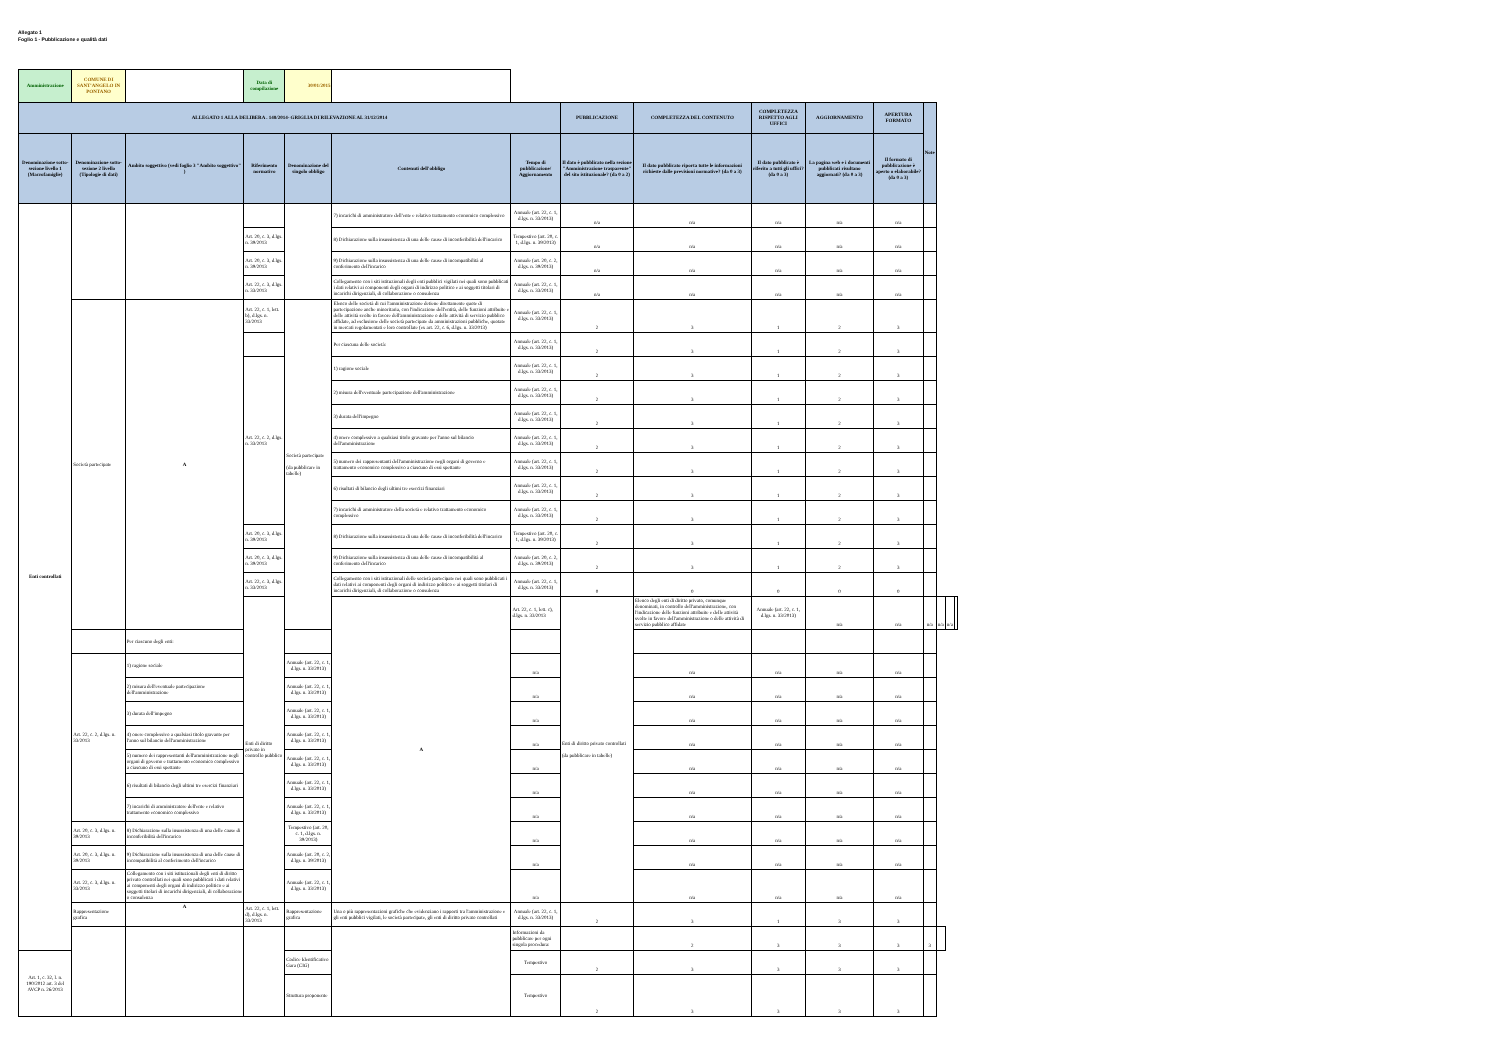Allegato 1
Foglio 1 - Pubblicazione e qualità dati
| Amministrazione | COMUNE DI SANT'ANGELO IN PONTANO | | Data di compilazione | 30/01/2015 | | | | | | | | | | | |
| ALLEGATO 1 ALLA DELIBERA . 148/2014- GRIGLIA DI RILEVAZIONE AL 31/12/2014 | | | | | | | PUBBLICAZIONE | COMPLETEZZA DEL CONTENUTO | COMPLETEZZA RISPETTO AGLI UFFICI | AGGIORNAMENTO | APERTURA FORMATO | Note | | | |
| Denominazione sotto-sezione livello 1 (Macrofamiglie) | Denominazione sotto-sezione 2 livello (Tipologie di dati) | Ambito soggettivo (vedi foglio 3 "Ambito soggettivo" ) | Riferimento normativo | Denominazione del singolo obbligo | Contenuti dell'obbligo | Tempo di pubblicazione/ Aggiornamento | Il dato è pubblicato nella sezione "Amministrazione trasparente" del sito istituzionale? (da 0 a 2) | Il dato pubblicato riporta tutte le informazioni richieste dalle previsioni normative? (da 0 a 3) | Il dato pubblicato è riferito a tutti gli uffici? (da 0 a 3) | La pagina web e i documenti pubblicati risultano aggiornati? (da 0 a 3) | Il formato di pubblicazione è aperto o elaborabile? (da 0 a 3) | | | | |
| Enti controllati | | | | | 7) incarichi di amministratore dell'ente e relativo trattamento economico complessivo | Annuale (art. 22, c. 1, d.lgs. n. 33/2013) | n/a | n/a | n/a | n/a | n/a | | | | |
| | | | Art. 20, c. 3, d.lgs. n. 39/2013 | | 8) Dichiarazione sulla insussistenza di una delle cause di inconferibilità dell'incarico | Tempestivo (art. 20, c. 1, d.lgs. n. 39/2013) | n/a | n/a | n/a | n/a | n/a | | | | |
| | | | Art. 20, c. 3, d.lgs. n. 39/2013 | | 9) Dichiarazione sulla insussistenza di una delle cause di incompatibilità al conferimento dell'incarico | Annuale (art. 20, c. 2, d.lgs. n. 39/2013) | n/a | n/a | n/a | n/a | n/a | | | | |
| | | | Art. 22, c. 3, d.lgs. n. 33/2013 | | Collegamento con i siti istituzionali degli enti pubblici vigilati nei quali sono pubblicati i dati relativi ai componenti degli organi di indirizzo politico e ai soggetti titolari di incarichi dirigenziali, di collaborazione o consulenza | Annuale (art. 22, c. 1, d.lgs. n. 33/2013) | n/a | n/a | n/a | n/a | n/a | | | | |
| | Società partecipate | A | Art. 22, c. 1, lett. b), d.lgs. n. 33/2013 | Società partecipate (da pubblicare in tabelle) | Elenco delle società di cui l'amministrazione detiene direttamente quote di partecipazione anche minoritaria, con l'indicazione dell'entità, delle funzioni attribuite e delle attività svolte in favore dell'amministrazione o delle attività di servizio pubblico affidate, ad esclusione delle società partecipate da amministrazioni pubbliche, quotate in mercati regolamentati e loro controllate (ex art. 22, c. 6, d.lgs. n. 33/2013) | Annuale (art. 22, c. 1, d.lgs. n. 33/2013) | 2 | 3 | 1 | 2 | 3 | | | | |
| | | | | | Per ciascuna delle società: | Annuale (art. 22, c. 1, d.lgs. n. 33/2013) | 2 | 3 | 1 | 2 | 3 | | | | |
| | | | Art. 22, c. 2, d.lgs. n. 33/2013 | | 1) ragione sociale | Annuale (art. 22, c. 1, d.lgs. n. 33/2013) | 2 | 3 | 1 | 2 | 3 | | | | |
| | | | | | 2) misura dell'eventuale partecipazione dell'amministrazione | Annuale (art. 22, c. 1, d.lgs. n. 33/2013) | 2 | 3 | 1 | 2 | 3 | | | | |
| | | | | | 3) durata dell'impegno | Annuale (art. 22, c. 1, d.lgs. n. 33/2013) | 2 | 3 | 1 | 2 | 3 | | | | |
| | | | | | 4) onere complessivo a qualsiasi titolo gravante per l'anno sul bilancio dell'amministrazione | Annuale (art. 22, c. 1, d.lgs. n. 33/2013) | 2 | 3 | 1 | 2 | 3 | | | | |
| | | | | | 5) numero dei rappresentanti dell'amministrazione negli organi di governo e trattamento economico complessivo a ciascuno di essi spettante | Annuale (art. 22, c. 1, d.lgs. n. 33/2013) | 2 | 3 | 1 | 2 | 3 | | | | |
| | | | | | 6) risultati di bilancio degli ultimi tre esercizi finanziari | Annuale (art. 22, c. 1, d.lgs. n. 33/2013) | 2 | 3 | 1 | 2 | 3 | | | | |
| | | | | | 7) incarichi di amministratore della società e relativo trattamento economico complessivo | Annuale (art. 22, c. 1, d.lgs. n. 33/2013) | 2 | 3 | 1 | 2 | 3 | | | | |
| | | | Art. 20, c. 3, d.lgs. n. 39/2013 | | 8) Dichiarazione sulla insussistenza di una delle cause di inconferibilità dell'incarico | Tempestivo (art. 20, c. 1, d.lgs. n. 39/2013) | 2 | 3 | 1 | 2 | 3 | | | | |
| | | | Art. 20, c. 3, d.lgs. n. 39/2013 | | 9) Dichiarazione sulla insussistenza di una delle cause di incompatibilità al conferimento dell'incarico | Annuale (art. 20, c. 2, d.lgs. n. 39/2013) | 2 | 3 | 1 | 2 | 3 | | | | |
| | | | Art. 22, c. 3, d.lgs. n. 33/2013 | | Collegamento con i siti istituzionali delle società partecipate nei quali sono pubblicati i dati relativi ai componenti degli organi di indirizzo politico e ai soggetti titolari di incarichi dirigenziali, di collaborazione o consulenza | Annuale (art. 22, c. 1, d.lgs. n. 33/2013) | 0 | 0 | 0 | 0 | 0 | | | | |
| | | | Enti di diritto privato in controllo pubblico | | A | Art. 22, c. 1, lett. c), d.lgs. n. 33/2013 | Enti di diritto privato controllati (da pubblicare in tabelle) | Elenco degli enti di diritto privato, comunque denominati, in controllo dell'amministrazione, con l'indicazione delle funzioni attribuite e delle attività svolte in favore dell'amministrazione o delle attività di servizio pubblico affidate | Annuale (art. 22, c. 1, d.lgs. n. 33/2013) | n/a | n/a | n/a | n/a | n/a | |
| | | Per ciascuno degli enti: | | | | | | | | | | | | | |
| | Art. 22, c. 2, d.lgs. n. 33/2013 | 1) ragione sociale | | Annuale (art. 22, c. 1, d.lgs. n. 33/2013) | | n/a | | n/a | n/a | n/a | n/a | | | | |
| | | 2) misura dell'eventuale partecipazione dell'amministrazione | | Annuale (art. 22, c. 1, d.lgs. n. 33/2013) | | n/a | | n/a | n/a | n/a | n/a | | | | |
| | | 3) durata dell'impegno | | Annuale (art. 22, c. 1, d.lgs. n. 33/2013) | | n/a | | n/a | n/a | n/a | n/a | | | | |
| | | 4) onere complessivo a qualsiasi titolo gravante per l'anno sul bilancio dell'amministrazione | | Annuale (art. 22, c. 1, d.lgs. n. 33/2013) | | n/a | | n/a | n/a | n/a | n/a | | | | |
| | | 5) numero dei rappresentanti dell'amministrazione negli organi di governo e trattamento economico complessivo a ciascuno di essi spettante | | Annuale (art. 22, c. 1, d.lgs. n. 33/2013) | | n/a | | n/a | n/a | n/a | n/a | | | | |
| | | 6) risultati di bilancio degli ultimi tre esercizi finanziari | | Annuale (art. 22, c. 1, d.lgs. n. 33/2013) | | n/a | | n/a | n/a | n/a | n/a | | | | |
| | | 7) incarichi di amministratore dell'ente e relativo trattamento economico complessivo | | Annuale (art. 22, c. 1, d.lgs. n. 33/2013) | | n/a | | n/a | n/a | n/a | n/a | | | | |
| | Art. 20, c. 3, d.lgs. n. 39/2013 | 8) Dichiarazione sulla insussistenza di una delle cause di inconferibilità dell'incarico | | Tempestivo (art. 20, c. 1, d.lgs. n. 39/2013) | | n/a | | n/a | n/a | n/a | n/a | | | | |
| | Art. 20, c. 3, d.lgs. n. 39/2013 | 9) Dichiarazione sulla insussistenza di una delle cause di incompatibilità al conferimento dell'incarico | | Annuale (art. 20, c. 2, d.lgs. n. 39/2013) | | n/a | | n/a | n/a | n/a | n/a | | | | |
| | Art. 22, c. 3, d.lgs. n. 33/2013 | Collegamento con i siti istituzionali degli enti di diritto privato controllati nei quali sono pubblicati i dati relativi ai componenti degli organi di indirizzo politico e ai soggetti titolari di incarichi dirigenziali, di collaborazione o consulenza | | Annuale (art. 22, c. 1, d.lgs. n. 33/2013) | | n/a | | n/a | n/a | n/a | n/a | | | | |
| | Rappresentazione grafica | A | Art. 22, c. 1, lett. d), d.lgs. n. 33/2013 | Rappresentazione grafica | Una o più rappresentazioni grafiche che evidenziano i rapporti tra l'amministrazione e gli enti pubblici vigilati, le società partecipate, gli enti di diritto privato controllati | Annuale (art. 22, c. 1, d.lgs. n. 33/2013) | 2 | 3 | 1 | 3 | 3 | | | | |
| | | | | | | Informazioni da pubblicare per ogni singola procedura: | | 2 | 3 | 3 | 3 | 3 | | | |
| Art. 1, c. 32, l. n. 190/2012 art. 3 del AVCP n. 26/2013 | | | | Codice Identificativo Gara (CIG) | | Tempestivo | 2 | 3 | 3 | 3 | 3 | | | | |
| | | | | Struttura proponente | | Tempestivo | 2 | 3 | 3 | 3 | 3 | | | | |